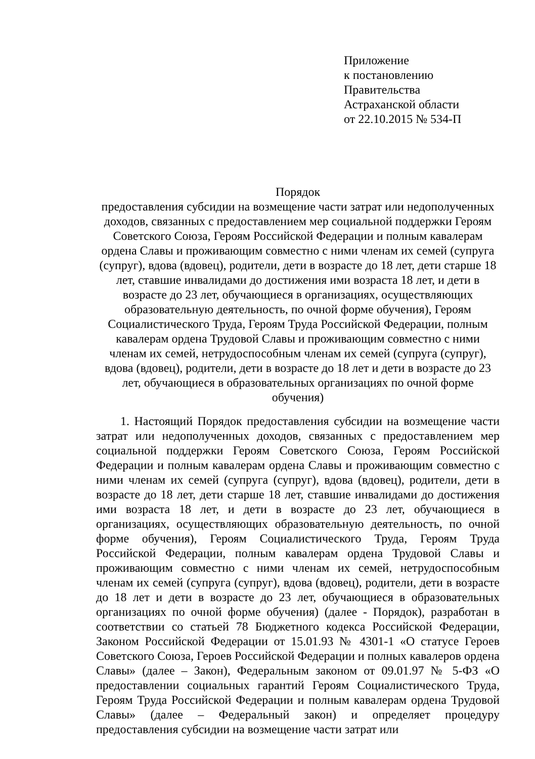Приложение
к постановлению
Правительства
Астраханской области
от 22.10.2015 № 534-П
Порядок
предоставления субсидии на возмещение части затрат или недополученных доходов, связанных с предоставлением мер социальной поддержки Героям Советского Союза, Героям Российской Федерации и полным кавалерам ордена Славы и проживающим совместно с ними членам их семей (супруга (супруг), вдова (вдовец), родители, дети в возрасте до 18 лет, дети старше 18 лет, ставшие инвалидами до достижения ими возраста 18 лет, и дети в возрасте до 23 лет, обучающиеся в организациях, осуществляющих образовательную деятельность, по очной форме обучения), Героям Социалистического Труда, Героям Труда Российской Федерации, полным кавалерам ордена Трудовой Славы и проживающим совместно с ними членам их семей, нетрудоспособным членам их семей (супруга (супруг), вдова (вдовец), родители, дети в возрасте до 18 лет и дети в возрасте до 23 лет, обучающиеся в образовательных организациях по очной форме обучения)
1. Настоящий Порядок предоставления субсидии на возмещение части затрат или недополученных доходов, связанных с предоставлением мер социальной поддержки Героям Советского Союза, Героям Российской Федерации и полным кавалерам ордена Славы и проживающим совместно с ними членам их семей (супруга (супруг), вдова (вдовец), родители, дети в возрасте до 18 лет, дети старше 18 лет, ставшие инвалидами до достижения ими возраста 18 лет, и дети в возрасте до 23 лет, обучающиеся в организациях, осуществляющих образовательную деятельность, по очной форме обучения), Героям Социалистического Труда, Героям Труда Российской Федерации, полным кавалерам ордена Трудовой Славы и проживающим совместно с ними членам их семей, нетрудоспособным членам их семей (супруга (супруг), вдова (вдовец), родители, дети в возрасте до 18 лет и дети в возрасте до 23 лет, обучающиеся в образовательных организациях по очной форме обучения) (далее - Порядок), разработан в соответствии со статьей 78 Бюджетного кодекса Российской Федерации, Законом Российской Федерации от 15.01.93 № 4301-1 «О статусе Героев Советского Союза, Героев Российской Федерации и полных кавалеров ордена Славы» (далее – Закон), Федеральным законом от 09.01.97 № 5-ФЗ «О предоставлении социальных гарантий Героям Социалистического Труда, Героям Труда Российской Федерации и полным кавалерам ордена Трудовой Славы» (далее – Федеральный закон) и определяет процедуру предоставления субсидии на возмещение части затрат или